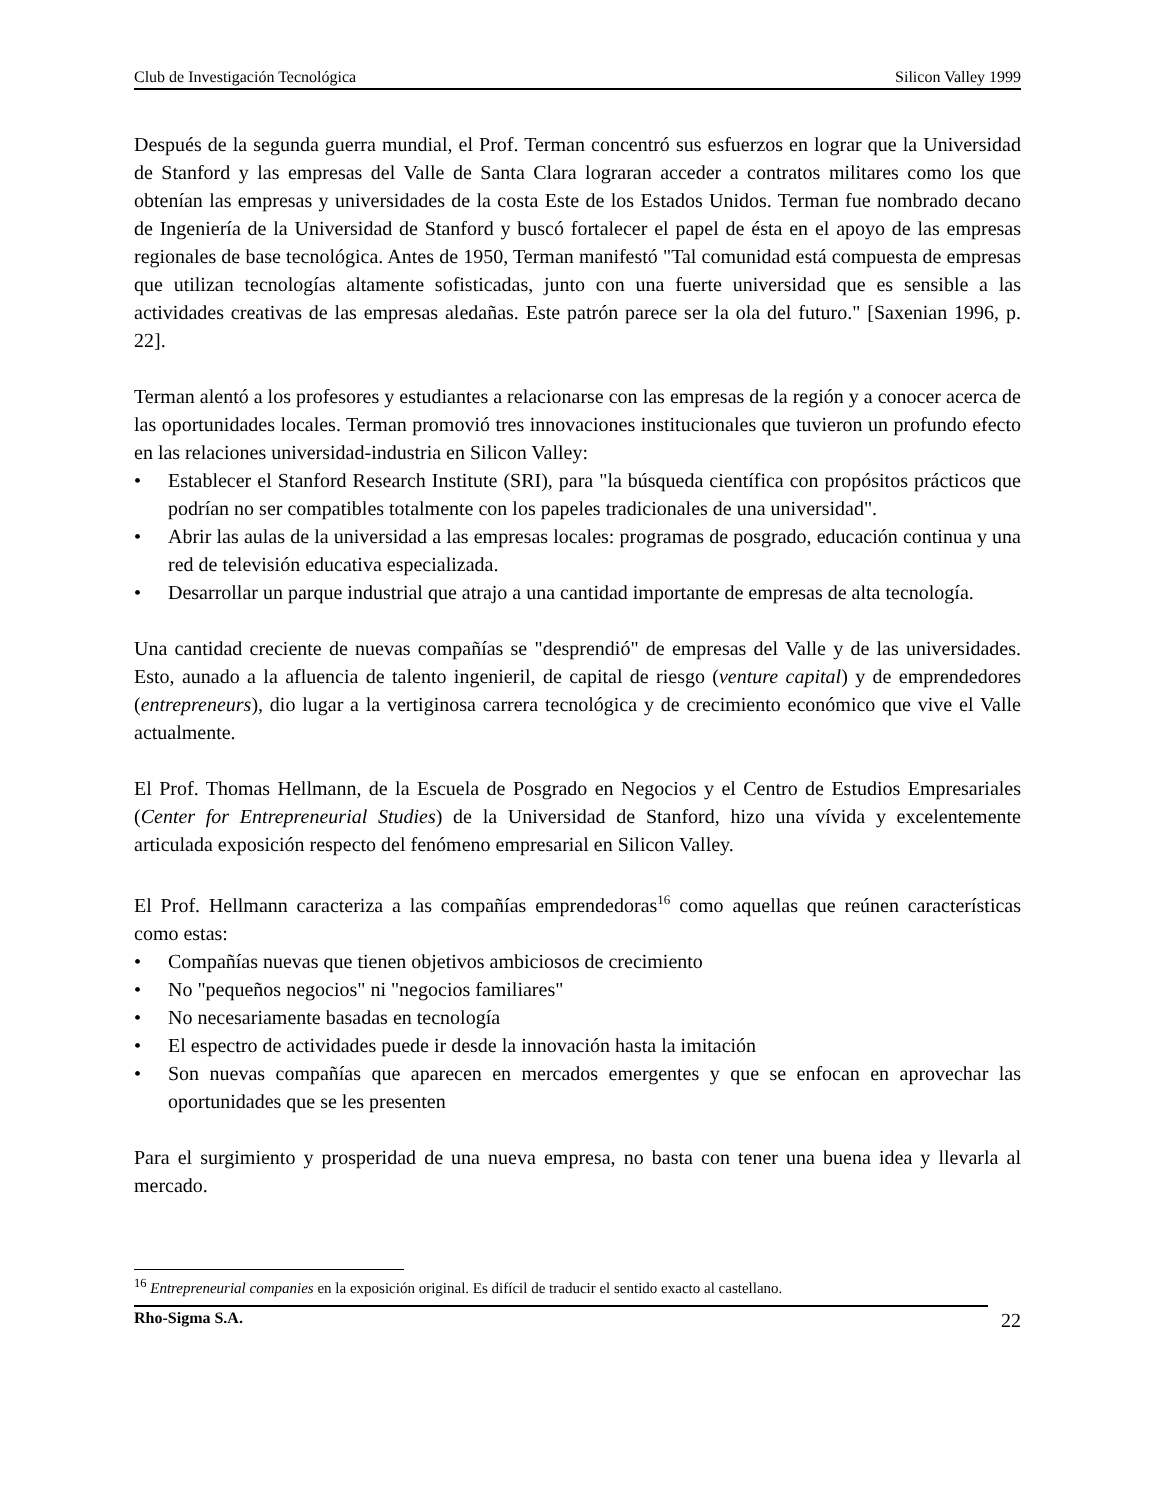Club de Investigación Tecnológica Silicon Valley 1999
Después de la segunda guerra mundial, el Prof. Terman concentró sus esfuerzos en lograr que la Universidad de Stanford y las empresas del Valle de Santa Clara lograran acceder a contratos militares como los que obtenían las empresas y universidades de la costa Este de los Estados Unidos. Terman fue nombrado decano de Ingeniería de la Universidad de Stanford y buscó fortalecer el papel de ésta en el apoyo de las empresas regionales de base tecnológica. Antes de 1950, Terman manifestó "Tal comunidad está compuesta de empresas que utilizan tecnologías altamente sofisticadas, junto con una fuerte universidad que es sensible a las actividades creativas de las empresas aledañas. Este patrón parece ser la ola del futuro." [Saxenian 1996, p. 22].
Terman alentó a los profesores y estudiantes a relacionarse con las empresas de la región y a conocer acerca de las oportunidades locales. Terman promovió tres innovaciones institucionales que tuvieron un profundo efecto en las relaciones universidad-industria en Silicon Valley:
• Establecer el Stanford Research Institute (SRI), para "la búsqueda científica con propósitos prácticos que podrían no ser compatibles totalmente con los papeles tradicionales de una universidad".
• Abrir las aulas de la universidad a las empresas locales: programas de posgrado, educación continua y una red de televisión educativa especializada.
• Desarrollar un parque industrial que atrajo a una cantidad importante de empresas de alta tecnología.
Una cantidad creciente de nuevas compañías se "desprendió" de empresas del Valle y de las universidades. Esto, aunado a la afluencia de talento ingenieril, de capital de riesgo (venture capital) y de emprendedores (entrepreneurs), dio lugar a la vertiginosa carrera tecnológica y de crecimiento económico que vive el Valle actualmente.
El Prof. Thomas Hellmann, de la Escuela de Posgrado en Negocios y el Centro de Estudios Empresariales (Center for Entrepreneurial Studies) de la Universidad de Stanford, hizo una vívida y excelentemente articulada exposición respecto del fenómeno empresarial en Silicon Valley.
El Prof. Hellmann caracteriza a las compañías emprendedoras<sup>16</sup> como aquellas que reúnen características como estas:
• Compañías nuevas que tienen objetivos ambiciosos de crecimiento
• No "pequeños negocios" ni "negocios familiares"
• No necesariamente basadas en tecnología
• El espectro de actividades puede ir desde la innovación hasta la imitación
• Son nuevas compañías que aparecen en mercados emergentes y que se enfocan en aprovechar las oportunidades que se les presenten
Para el surgimiento y prosperidad de una nueva empresa, no basta con tener una buena idea y llevarla al mercado.
<sup>16</sup> Entrepreneurial companies en la exposición original. Es difícil de traducir el sentido exacto al castellano.
Rho-Sigma S.A. 22